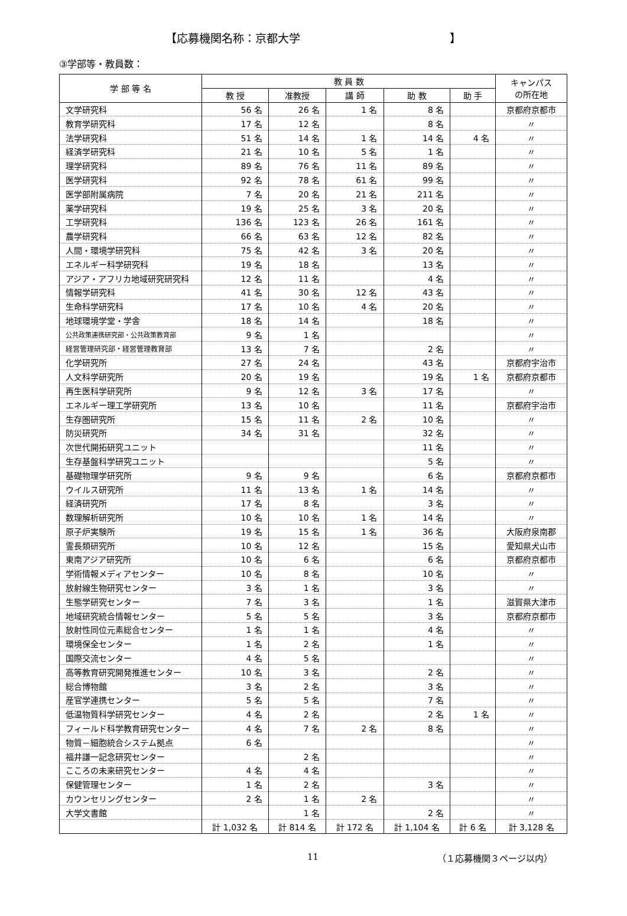【応募機関名称：京都大学 】
③学部等・教員数：
| 学 部 等 名 | 教 員 数 | | | | | キャンパス の所在地 |
| --- | --- | --- | --- | --- | --- | --- |
| | 教 授 | 准教授 | 講 師 | 助 教 | 助 手 | |
| 文学研究科 | 56 名 | 26 名 | 1 名 | 8 名 | | 京都府京都市 |
| 教育学研究科 | 17 名 | 12 名 | | 8 名 | | 〃 |
| 法学研究科 | 51 名 | 14 名 | 1 名 | 14 名 | 4 名 | 〃 |
| 経済学研究科 | 21 名 | 10 名 | 5 名 | 1 名 | | 〃 |
| 理学研究科 | 89 名 | 76 名 | 11 名 | 89 名 | | 〃 |
| 医学研究科 | 92 名 | 78 名 | 61 名 | 99 名 | | 〃 |
| 医学部附属病院 | 7 名 | 20 名 | 21 名 | 211 名 | | 〃 |
| 薬学研究科 | 19 名 | 25 名 | 3 名 | 20 名 | | 〃 |
| 工学研究科 | 136 名 | 123 名 | 26 名 | 161 名 | | 〃 |
| 農学研究科 | 66 名 | 63 名 | 12 名 | 82 名 | | 〃 |
| 人間・環境学研究科 | 75 名 | 42 名 | 3 名 | 20 名 | | 〃 |
| エネルギー科学研究科 | 19 名 | 18 名 | | 13 名 | | 〃 |
| アジア・アフリカ地域研究研究科 | 12 名 | 11 名 | | 4 名 | | 〃 |
| 情報学研究科 | 41 名 | 30 名 | 12 名 | 43 名 | | 〃 |
| 生命科学研究科 | 17 名 | 10 名 | 4 名 | 20 名 | | 〃 |
| 地球環境学堂・学舎 | 18 名 | 14 名 | | 18 名 | | 〃 |
| 公共政策連携研究部・公共政策教育部 | 9 名 | 1 名 | | | | 〃 |
| 経営管理研究部・経営管理教育部 | 13 名 | 7 名 | | 2 名 | | 〃 |
| 化学研究所 | 27 名 | 24 名 | | 43 名 | | 京都府宇治市 |
| 人文科学研究所 | 20 名 | 19 名 | | 19 名 | 1 名 | 京都府京都市 |
| 再生医科学研究所 | 9 名 | 12 名 | 3 名 | 17 名 | | 〃 |
| エネルギー理工学研究所 | 13 名 | 10 名 | | 11 名 | | 京都府宇治市 |
| 生存圏研究所 | 15 名 | 11 名 | 2 名 | 10 名 | | 〃 |
| 防災研究所 | 34 名 | 31 名 | | 32 名 | | 〃 |
| 次世代開拓研究ユニット | | | | 11 名 | | 〃 |
| 生存基盤科学研究ユニット | | | | 5 名 | | 〃 |
| 基礎物理学研究所 | 9 名 | 9 名 | | 6 名 | | 京都府京都市 |
| ウイルス研究所 | 11 名 | 13 名 | 1 名 | 14 名 | | 〃 |
| 経済研究所 | 17 名 | 8 名 | | 3 名 | | 〃 |
| 数理解析研究所 | 10 名 | 10 名 | 1 名 | 14 名 | | 〃 |
| 原子炉実験所 | 19 名 | 15 名 | 1 名 | 36 名 | | 大阪府泉南郡 |
| 霊長類研究所 | 10 名 | 12 名 | | 15 名 | | 愛知県犬山市 |
| 東南アジア研究所 | 10 名 | 6 名 | | 6 名 | | 京都府京都市 |
| 学術情報メディアセンター | 10 名 | 8 名 | | 10 名 | | 〃 |
| 放射線生物研究センター | 3 名 | 1 名 | | 3 名 | | 〃 |
| 生態学研究センター | 7 名 | 3 名 | | 1 名 | | 滋賀県大津市 |
| 地域研究統合情報センター | 5 名 | 5 名 | | 3 名 | | 京都府京都市 |
| 放射性同位元素総合センター | 1 名 | 1 名 | | 4 名 | | 〃 |
| 環境保全センター | 1 名 | 2 名 | | 1 名 | | 〃 |
| 国際交流センター | 4 名 | 5 名 | | | | 〃 |
| 高等教育研究開発推進センター | 10 名 | 3 名 | | 2 名 | | 〃 |
| 総合博物館 | 3 名 | 2 名 | | 3 名 | | 〃 |
| 産官学連携センター | 5 名 | 5 名 | | 7 名 | | 〃 |
| 低温物質科学研究センター | 4 名 | 2 名 | | 2 名 | 1 名 | 〃 |
| フィールド科学教育研究センター | 4 名 | 7 名 | 2 名 | 8 名 | | 〃 |
| 物質－細胞統合システム拠点 | 6 名 | | | | | 〃 |
| 福井謙一記念研究センター | | 2 名 | | | | 〃 |
| こころの未来研究センター | 4 名 | 4 名 | | | | 〃 |
| 保健管理センター | 1 名 | 2 名 | | 3 名 | | 〃 |
| カウンセリングセンター | 2 名 | 1 名 | 2 名 | | | 〃 |
| 大学文書館 | | 1 名 | | 2 名 | | 〃 |
| | 計 1,032 名 | 計 814 名 | 計 172 名 | 計 1,104 名 | 計 6 名 | 計 3,128 名 |
11 （１応募機関３ページ以内）